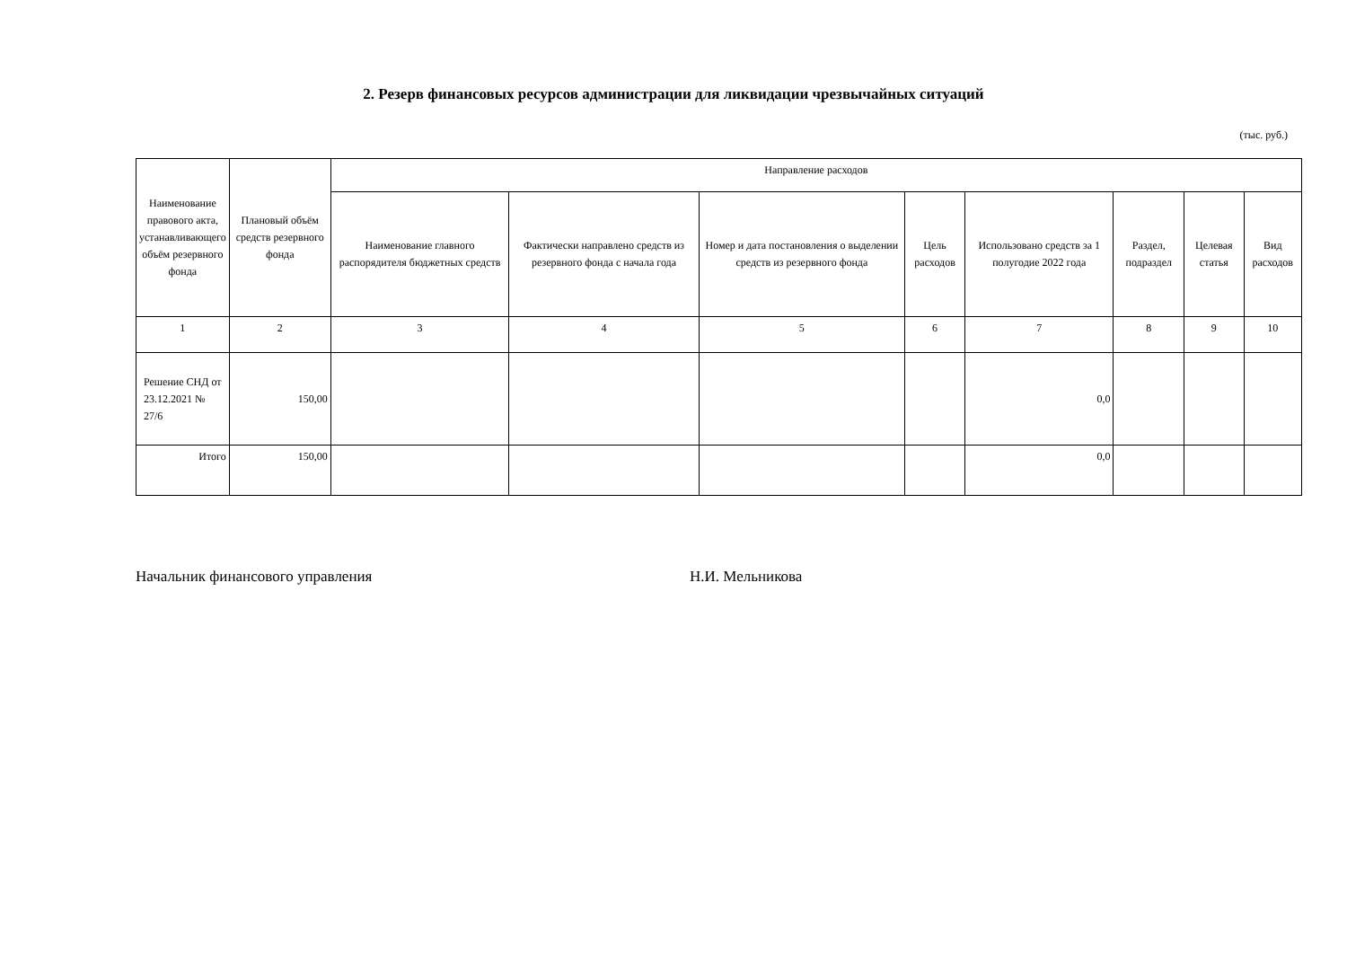2. Резерв финансовых ресурсов администрации для ликвидации чрезвычайных ситуаций
(тыс. руб.)
| Наименование правового акта, устанавливающего объём резервного фонда | Плановый объём средств резервного фонда | Направление расходов | | | | | | | |
| --- | --- | --- | --- | --- | --- | --- | --- | --- | --- |
| | | Наименование главного распорядителя бюджетных средств | Фактически направлено средств из резервного фонда с начала года | Номер и дата постановления о выделении средств из резервного фонда | Цель расходов | Использовано средств за 1 полугодие 2022 года | Раздел, подраздел | Целевая статья | Вид расходов |
| 1 | 2 | 3 | 4 | 5 | 6 | 7 | 8 | 9 | 10 |
| Решение СНД от 23.12.2021 № 27/6 | 150,00 | | | | | 0,0 | | | |
| Итого | 150,00 | | | | | 0,0 | | | |
Начальник финансового управления Н.И. Мельникова